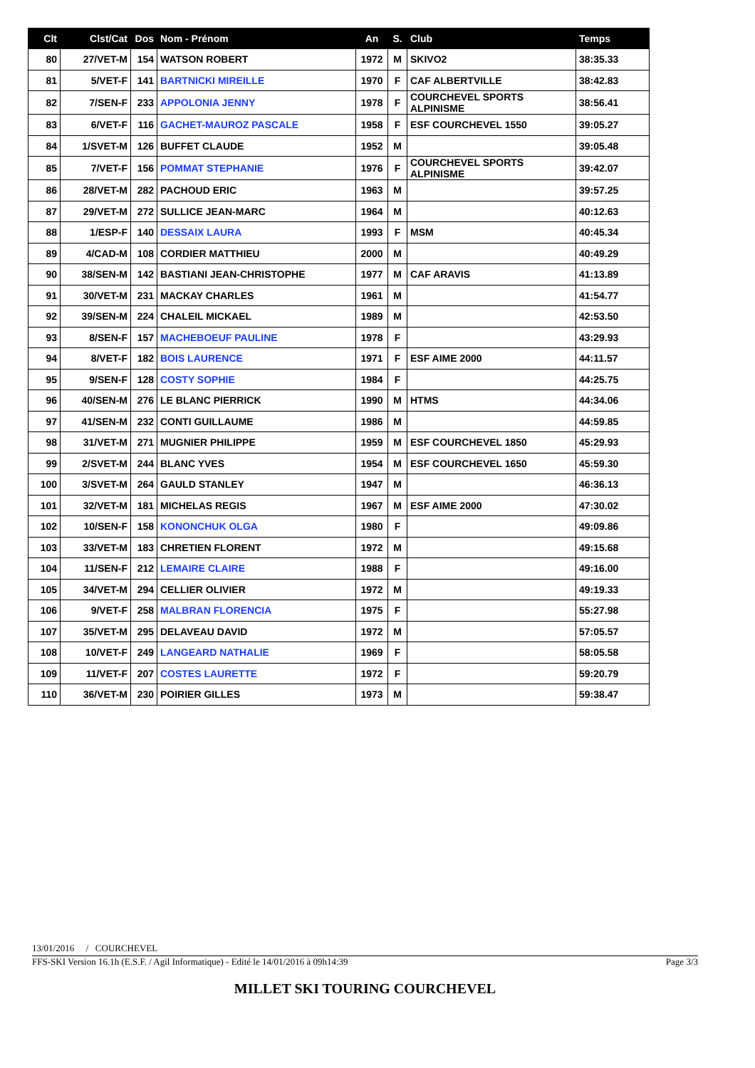| Clt | Clst/Cat | Dos | Nom - Prénom | An | S. | Club | Temps |
| --- | --- | --- | --- | --- | --- | --- | --- |
| 80 | 27/VET-M | 154 | WATSON ROBERT | 1972 | M | SKIVO2 | 38:35.33 |
| 81 | 5/VET-F | 141 | BARTNICKI MIREILLE | 1970 | F | CAF ALBERTVILLE | 38:42.83 |
| 82 | 7/SEN-F | 233 | APPOLONIA JENNY | 1978 | F | COURCHEVEL SPORTS ALPINISME | 38:56.41 |
| 83 | 6/VET-F | 116 | GACHET-MAUROZ PASCALE | 1958 | F | ESF COURCHEVEL 1550 | 39:05.27 |
| 84 | 1/SVET-M | 126 | BUFFET CLAUDE | 1952 | M | | 39:05.48 |
| 85 | 7/VET-F | 156 | POMMAT STEPHANIE | 1976 | F | COURCHEVEL SPORTS ALPINISME | 39:42.07 |
| 86 | 28/VET-M | 282 | PACHOUD ERIC | 1963 | M | | 39:57.25 |
| 87 | 29/VET-M | 272 | SULLICE JEAN-MARC | 1964 | M | | 40:12.63 |
| 88 | 1/ESP-F | 140 | DESSAIX LAURA | 1993 | F | MSM | 40:45.34 |
| 89 | 4/CAD-M | 108 | CORDIER MATTHIEU | 2000 | M | | 40:49.29 |
| 90 | 38/SEN-M | 142 | BASTIANI JEAN-CHRISTOPHE | 1977 | M | CAF ARAVIS | 41:13.89 |
| 91 | 30/VET-M | 231 | MACKAY CHARLES | 1961 | M | | 41:54.77 |
| 92 | 39/SEN-M | 224 | CHALEIL MICKAEL | 1989 | M | | 42:53.50 |
| 93 | 8/SEN-F | 157 | MACHEBOEUF PAULINE | 1978 | F | | 43:29.93 |
| 94 | 8/VET-F | 182 | BOIS LAURENCE | 1971 | F | ESF AIME 2000 | 44:11.57 |
| 95 | 9/SEN-F | 128 | COSTY SOPHIE | 1984 | F | | 44:25.75 |
| 96 | 40/SEN-M | 276 | LE BLANC PIERRICK | 1990 | M | HTMS | 44:34.06 |
| 97 | 41/SEN-M | 232 | CONTI GUILLAUME | 1986 | M | | 44:59.85 |
| 98 | 31/VET-M | 271 | MUGNIER PHILIPPE | 1959 | M | ESF COURCHEVEL 1850 | 45:29.93 |
| 99 | 2/SVET-M | 244 | BLANC YVES | 1954 | M | ESF COURCHEVEL 1650 | 45:59.30 |
| 100 | 3/SVET-M | 264 | GAULD STANLEY | 1947 | M | | 46:36.13 |
| 101 | 32/VET-M | 181 | MICHELAS REGIS | 1967 | M | ESF AIME 2000 | 47:30.02 |
| 102 | 10/SEN-F | 158 | KONONCHUK OLGA | 1980 | F | | 49:09.86 |
| 103 | 33/VET-M | 183 | CHRETIEN FLORENT | 1972 | M | | 49:15.68 |
| 104 | 11/SEN-F | 212 | LEMAIRE CLAIRE | 1988 | F | | 49:16.00 |
| 105 | 34/VET-M | 294 | CELLIER OLIVIER | 1972 | M | | 49:19.33 |
| 106 | 9/VET-F | 258 | MALBRAN FLORENCIA | 1975 | F | | 55:27.98 |
| 107 | 35/VET-M | 295 | DELAVEAU DAVID | 1972 | M | | 57:05.57 |
| 108 | 10/VET-F | 249 | LANGEARD NATHALIE | 1969 | F | | 58:05.58 |
| 109 | 11/VET-F | 207 | COSTES LAURETTE | 1972 | F | | 59:20.79 |
| 110 | 36/VET-M | 230 | POIRIER GILLES | 1973 | M | | 59:38.47 |
13/01/2016 / COURCHEVEL
FFS-SKI Version 16.1h (E.S.F. / Agil Informatique) - Edité le 14/01/2016 à 09h14:39 Page 3/3
MILLET SKI TOURING COURCHEVEL